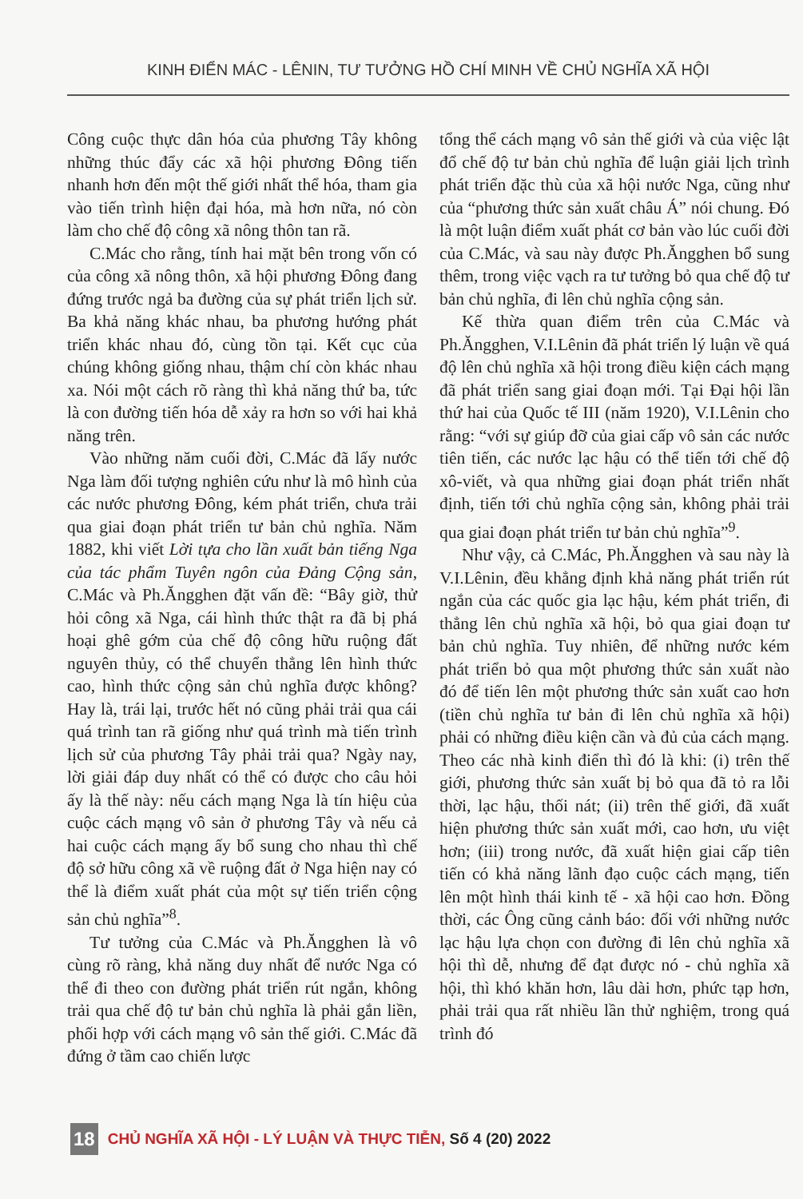KINH ĐIỂN MÁC - LÊNIN, TƯ TƯỞNG HỒ CHÍ MINH VỀ CHỦ NGHĨA XÃ HỘI
Công cuộc thực dân hóa của phương Tây không những thúc đẩy các xã hội phương Đông tiến nhanh hơn đến một thế giới nhất thể hóa, tham gia vào tiến trình hiện đại hóa, mà hơn nữa, nó còn làm cho chế độ công xã nông thôn tan rã.
C.Mác cho rằng, tính hai mặt bên trong vốn có của công xã nông thôn, xã hội phương Đông đang đứng trước ngả ba đường của sự phát triển lịch sử. Ba khả năng khác nhau, ba phương hướng phát triển khác nhau đó, cùng tồn tại. Kết cục của chúng không giống nhau, thậm chí còn khác nhau xa. Nói một cách rõ ràng thì khả năng thứ ba, tức là con đường tiến hóa dễ xảy ra hơn so với hai khả năng trên.
Vào những năm cuối đời, C.Mác đã lấy nước Nga làm đối tượng nghiên cứu như là mô hình của các nước phương Đông, kém phát triển, chưa trải qua giai đoạn phát triển tư bản chủ nghĩa. Năm 1882, khi viết Lời tựa cho lần xuất bản tiếng Nga của tác phẩm Tuyên ngôn của Đảng Cộng sản, C.Mác và Ph.Ăngghen đặt vấn đề: “Bây giờ, thử hỏi công xã Nga, cái hình thức thật ra đã bị phá hoại ghê gớm của chế độ công hữu ruộng đất nguyên thủy, có thể chuyển thẳng lên hình thức cao, hình thức cộng sản chủ nghĩa được không? Hay là, trái lại, trước hết nó cũng phải trải qua cái quá trình tan rã giống như quá trình mà tiến trình lịch sử của phương Tây phải trải qua? Ngày nay, lời giải đáp duy nhất có thể có được cho câu hỏi ấy là thế này: nếu cách mạng Nga là tín hiệu của cuộc cách mạng vô sản ở phương Tây và nếu cả hai cuộc cách mạng ấy bổ sung cho nhau thì chế độ sở hữu công xã về ruộng đất ở Nga hiện nay có thể là điểm xuất phát của một sự tiến triển cộng sản chủ nghĩa”<sup>8</sup>.
Tư tưởng của C.Mác và Ph.Ăngghen là vô cùng rõ ràng, khả năng duy nhất để nước Nga có thể đi theo con đường phát triển rút ngắn, không trải qua chế độ tư bản chủ nghĩa là phải gắn liền, phối hợp với cách mạng vô sản thế giới. C.Mác đã đứng ở tầm cao chiến lược
tổng thể cách mạng vô sản thế giới và của việc lật đổ chế độ tư bản chủ nghĩa để luận giải lịch trình phát triển đặc thù của xã hội nước Nga, cũng như của “phương thức sản xuất châu Á” nói chung. Đó là một luận điểm xuất phát cơ bản vào lúc cuối đời của C.Mác, và sau này được Ph.Ăngghen bổ sung thêm, trong việc vạch ra tư tưởng bỏ qua chế độ tư bản chủ nghĩa, đi lên chủ nghĩa cộng sản.
Kế thừa quan điểm trên của C.Mác và Ph.Ăngghen, V.I.Lênin đã phát triển lý luận về quá độ lên chủ nghĩa xã hội trong điều kiện cách mạng đã phát triển sang giai đoạn mới. Tại Đại hội lần thứ hai của Quốc tế III (năm 1920), V.I.Lênin cho rằng: “với sự giúp đỡ của giai cấp vô sản các nước tiên tiến, các nước lạc hậu có thể tiến tới chế độ xô-viết, và qua những giai đoạn phát triển nhất định, tiến tới chủ nghĩa cộng sản, không phải trải qua giai đoạn phát triển tư bản chủ nghĩa”<sup>9</sup>.
Như vậy, cả C.Mác, Ph.Ăngghen và sau này là V.I.Lênin, đều khẳng định khả năng phát triển rút ngắn của các quốc gia lạc hậu, kém phát triển, đi thẳng lên chủ nghĩa xã hội, bỏ qua giai đoạn tư bản chủ nghĩa. Tuy nhiên, để những nước kém phát triển bỏ qua một phương thức sản xuất nào đó để tiến lên một phương thức sản xuất cao hơn (tiền chủ nghĩa tư bản đi lên chủ nghĩa xã hội) phải có những điều kiện cần và đủ của cách mạng. Theo các nhà kinh điển thì đó là khi: (i) trên thế giới, phương thức sản xuất bị bỏ qua đã tỏ ra lỗi thời, lạc hậu, thối nát; (ii) trên thế giới, đã xuất hiện phương thức sản xuất mới, cao hơn, ưu việt hơn; (iii) trong nước, đã xuất hiện giai cấp tiên tiến có khả năng lãnh đạo cuộc cách mạng, tiến lên một hình thái kinh tế - xã hội cao hơn. Đồng thời, các Ông cũng cảnh báo: đối với những nước lạc hậu lựa chọn con đường đi lên chủ nghĩa xã hội thì dễ, nhưng để đạt được nó - chủ nghĩa xã hội, thì khó khăn hơn, lâu dài hơn, phức tạp hơn, phải trải qua rất nhiều lần thử nghiệm, trong quá trình đó
18 CHỦ NGHĨA XÃ HỘI - LÝ LUẬN VÀ THỰC TIỄN, Số 4 (20) 2022